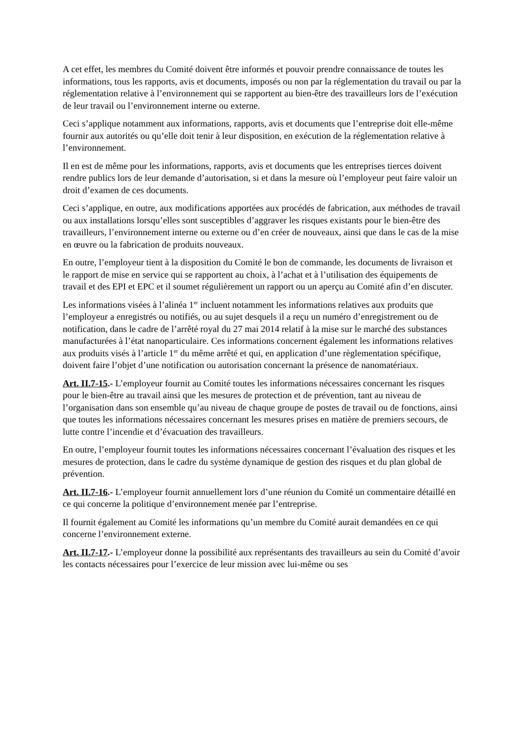A cet effet, les membres du Comité doivent être informés et pouvoir prendre connaissance de toutes les informations, tous les rapports, avis et documents, imposés ou non par la réglementation du travail ou par la réglementation relative à l’environnement qui se rapportent au bien-être des travailleurs lors de l’exécution de leur travail ou l’environnement interne ou externe.
Ceci s’applique notamment aux informations, rapports, avis et documents que l’entreprise doit elle-même fournir aux autorités ou qu’elle doit tenir à leur disposition, en exécution de la réglementation relative à l’environnement.
Il en est de même pour les informations, rapports, avis et documents que les entreprises tierces doivent rendre publics lors de leur demande d’autorisation, si et dans la mesure où l’employeur peut faire valoir un droit d’examen de ces documents.
Ceci s’applique, en outre, aux modifications apportées aux procédés de fabrication, aux méthodes de travail ou aux installations lorsqu’elles sont susceptibles d’aggraver les risques existants pour le bien-être des travailleurs, l’environnement interne ou externe ou d’en créer de nouveaux, ainsi que dans le cas de la mise en œuvre ou la fabrication de produits nouveaux.
En outre, l’employeur tient à la disposition du Comité le bon de commande, les documents de livraison et le rapport de mise en service qui se rapportent au choix, à l’achat et à l’utilisation des équipements de travail et des EPI et EPC et il soumet régulièrement un rapport ou un aperçu au Comité afin d’en discuter.
Les informations visées à l’alinéa 1<sup>er</sup> incluent notamment les informations relatives aux produits que l’employeur a enregistrés ou notifiés, ou au sujet desquels il a reçu un numéro d’enregistrement ou de notification, dans le cadre de l’arrêté royal du 27 mai 2014 relatif à la mise sur le marché des substances manufacturées à l’état nanoparticulaire. Ces informations concernent également les informations relatives aux produits visés à l’article 1<sup>er</sup> du même arrêté et qui, en application d’une règlementation spécifique, doivent faire l’objet d’une notification ou autorisation concernant la présence de nanomatériaux.
Art. II.7-15.- L’employeur fournit au Comité toutes les informations nécessaires concernant les risques pour le bien-être au travail ainsi que les mesures de protection et de prévention, tant au niveau de l’organisation dans son ensemble qu’au niveau de chaque groupe de postes de travail ou de fonctions, ainsi que toutes les informations nécessaires concernant les mesures prises en matière de premiers secours, de lutte contre l’incendie et d’évacuation des travailleurs.
En outre, l’employeur fournit toutes les informations nécessaires concernant l’évaluation des risques et les mesures de protection, dans le cadre du système dynamique de gestion des risques et du plan global de prévention.
Art. II.7-16.- L’employeur fournit annuellement lors d’une réunion du Comité un commentaire détaillé en ce qui concerne la politique d’environnement menée par l’entreprise.
Il fournit également au Comité les informations qu’un membre du Comité aurait demandées en ce qui concerne l’environnement externe.
Art. II.7-17.- L’employeur donne la possibilité aux représentants des travailleurs au sein du Comité d’avoir les contacts nécessaires pour l’exercice de leur mission avec lui-même ou ses